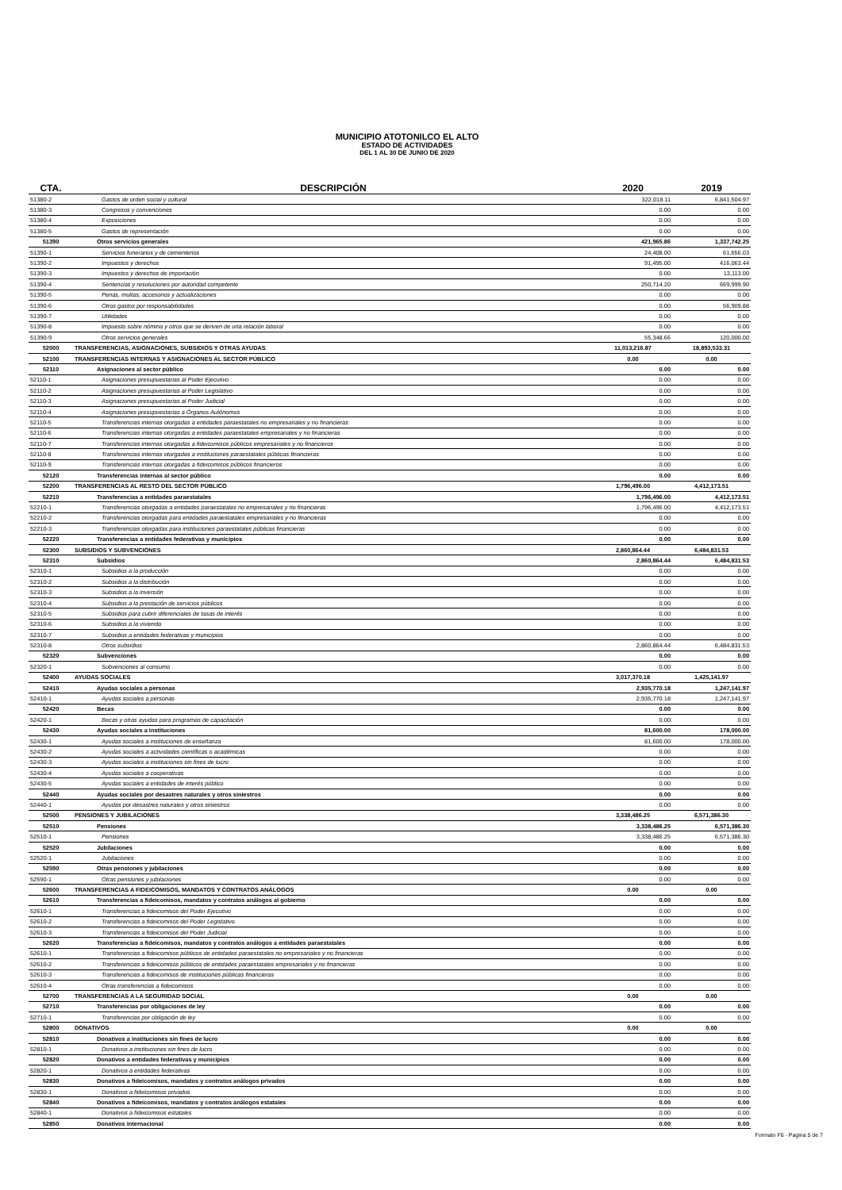MUNICIPIO ATOTONILCO EL ALTO
ESTADO DE ACTIVIDADES
DEL 1 AL 30 DE JUNIO DE 2020
| CTA. | DESCRIPCIÓN | 2020 | 2019 |
| --- | --- | --- | --- |
| 51380-2 | Gastos de orden social y cultural | 322,018.11 | 6,841,504.97 |
| 51380-3 | Congresos y convenciones | 0.00 | 0.00 |
| 51380-4 | Exposiciones | 0.00 | 0.00 |
| 51380-5 | Gastos de representación | 0.00 | 0.00 |
| 51390 | Otros servicios generales | 421,965.86 | 1,337,742.25 |
| 51390-1 | Servicios funerarios y de cementerios | 24,408.00 | 61,656.03 |
| 51390-2 | Impuestos y derechos | 91,495.00 | 416,063.44 |
| 51390-3 | Impuestos y derechos de importación | 0.00 | 13,113.00 |
| 51390-4 | Sentencias y resoluciones por autoridad competente | 250,714.20 | 669,999.90 |
| 51390-5 | Penas, multas, accesorios y actualizaciones | 0.00 | 0.00 |
| 51390-6 | Otros gastos por responsabilidades | 0.00 | 56,909.88 |
| 51390-7 | Utilidades | 0.00 | 0.00 |
| 51390-8 | Impuesto sobre nómina y otros que se deriven de una relación laboral | 0.00 | 0.00 |
| 51390-9 | Otros servicios generales | 55,348.66 | 120,000.00 |
| 52000 | TRANSFERENCIAS, ASIGNACIONES, SUBSIDIOS Y OTRAS AYUDAS | 11,013,216.87 | 18,893,533.31 |
| 52100 | TRANSFERENCIAS INTERNAS Y ASIGNACIONES AL SECTOR PÚBLICO | 0.00 | 0.00 |
| 52110 | Asignaciones al sector público | 0.00 | 0.00 |
| 52110-1 | Asignaciones presupuestarias al Poder Ejecutivo | 0.00 | 0.00 |
| 52110-2 | Asignaciones presupuestarias al Poder Legislativo | 0.00 | 0.00 |
| 52110-3 | Asignaciones presupuestarias al Poder Judicial | 0.00 | 0.00 |
| 52110-4 | Asignaciones presupuestarias a Órganos Autónomos | 0.00 | 0.00 |
| 52110-5 | Transferencias internas otorgadas a entidades paraestatales no empresariales y no financieras | 0.00 | 0.00 |
| 52110-6 | Transferencias internas otorgadas a entidades paraestatales empresariales y no financieras | 0.00 | 0.00 |
| 52110-7 | Transferencias internas otorgadas a fideicomisos públicos empresariales y no financieros | 0.00 | 0.00 |
| 52110-8 | Transferencias internas otorgadas a instituciones paraestatales públicas financieras | 0.00 | 0.00 |
| 52110-9 | Transferencias internas otorgadas a fideicomisos públicos financieros | 0.00 | 0.00 |
| 52120 | Transferencias internas al sector público | 0.00 | 0.00 |
| 52200 | TRANSFERENCIAS AL RESTO DEL SECTOR PÚBLICO | 1,796,496.00 | 4,412,173.51 |
| 52210 | Transferencias a entidades paraestatales | 1,796,496.00 | 4,412,173.51 |
| 52210-1 | Transferencias otorgadas a entidades paraestatales no empresariales y no financieras | 1,796,496.00 | 4,412,173.51 |
| 52210-2 | Transferencias otorgadas para entidades paraestatales empresariales y no financieras | 0.00 | 0.00 |
| 52210-3 | Transferencias otorgadas para instituciones paraestatales públicas financieras | 0.00 | 0.00 |
| 52220 | Transferencias a entidades federativas y municipios | 0.00 | 0.00 |
| 52300 | SUBSIDIOS Y SUBVENCIONES | 2,860,864.44 | 6,484,831.53 |
| 52310 | Subsidios | 2,860,864.44 | 6,484,831.53 |
| 52310-1 | Subsidios a la producción | 0.00 | 0.00 |
| 52310-2 | Subsidios a la distribución | 0.00 | 0.00 |
| 52310-3 | Subsidios a la inversión | 0.00 | 0.00 |
| 52310-4 | Subsidios a la prestación de servicios públicos | 0.00 | 0.00 |
| 52310-5 | Subsidios para cubrir diferenciales de tasas de interés | 0.00 | 0.00 |
| 52310-6 | Subsidios a la vivienda | 0.00 | 0.00 |
| 52310-7 | Subsidios a entidades federativas y municipios | 0.00 | 0.00 |
| 52310-8 | Otros subsidios | 2,860,864.44 | 6,484,831.53 |
| 52320 | Subvenciones | 0.00 | 0.00 |
| 52320-1 | Subvenciones al consumo | 0.00 | 0.00 |
| 52400 | AYUDAS SOCIALES | 3,017,370.18 | 1,425,141.97 |
| 52410 | Ayudas sociales a personas | 2,935,770.18 | 1,247,141.97 |
| 52410-1 | Ayudas sociales a personas | 2,935,770.18 | 1,247,141.97 |
| 52420 | Becas | 0.00 | 0.00 |
| 52420-1 | Becas y otras ayudas para programas de capacitación | 0.00 | 0.00 |
| 52430 | Ayudas sociales a instituciones | 81,600.00 | 178,000.00 |
| 52430-1 | Ayudas sociales a instituciones de enseñanza | 81,600.00 | 178,000.00 |
| 52430-2 | Ayudas sociales a actividades científicas o académicas | 0.00 | 0.00 |
| 52430-3 | Ayudas sociales a instituciones sin fines de lucro | 0.00 | 0.00 |
| 52430-4 | Ayudas sociales a cooperativas | 0.00 | 0.00 |
| 52430-5 | Ayudas sociales a entidades de interés público | 0.00 | 0.00 |
| 52440 | Ayudas sociales por desastres naturales y otros siniestros | 0.00 | 0.00 |
| 52440-1 | Ayudas por desastres naturales y otros siniestros | 0.00 | 0.00 |
| 52500 | PENSIONES Y JUBILACIONES | 3,338,486.25 | 6,571,386.30 |
| 52510 | Pensiones | 3,338,486.25 | 6,571,386.30 |
| 52510-1 | Pensiones | 3,338,486.25 | 6,571,386.30 |
| 52520 | Jubilaciones | 0.00 | 0.00 |
| 52520-1 | Jubilaciones | 0.00 | 0.00 |
| 52590 | Otras pensiones y jubilaciones | 0.00 | 0.00 |
| 52590-1 | Otras pensiones y jubilaciones | 0.00 | 0.00 |
| 52600 | TRANSFERENCIAS A FIDEICOMISOS, MANDATOS Y CONTRATOS ANÁLOGOS | 0.00 | 0.00 |
| 52610 | Transferencias a fideicomisos, mandatos y contratos análogos al gobierno | 0.00 | 0.00 |
| 52610-1 | Transferencias a fideicomisos del Poder Ejecutivo | 0.00 | 0.00 |
| 52610-2 | Transferencias a fideicomisos del Poder Legislativo | 0.00 | 0.00 |
| 52610-3 | Transferencias a fideicomisos del Poder Judicial | 0.00 | 0.00 |
| 52620 | Transferencias a fideicomisos, mandatos y contratos análogos a entidades paraestatales | 0.00 | 0.00 |
| 52610-1 | Transferencias a fideicomisos públicos de entidades paraestatales no empresariales y no financieras | 0.00 | 0.00 |
| 52610-2 | Transferencias a fideicomisos públicos de entidades paraestatales empresariales y no financieras | 0.00 | 0.00 |
| 52610-3 | Transferencias a fideicomisos de instituciones públicas financieras | 0.00 | 0.00 |
| 52610-4 | Otras transferencias a fideicomisos | 0.00 | 0.00 |
| 52700 | TRANSFERENCIAS A LA SEGURIDAD SOCIAL | 0.00 | 0.00 |
| 52710 | Transferencias por obligaciones de ley | 0.00 | 0.00 |
| 52710-1 | Transferencias por obligación de ley | 0.00 | 0.00 |
| 52800 | DONATIVOS | 0.00 | 0.00 |
| 52810 | Donativos a instituciones sin fines de lucro | 0.00 | 0.00 |
| 52810-1 | Donativos a instituciones sin fines de lucro | 0.00 | 0.00 |
| 52820 | Donativos a entidades federativas y municipios | 0.00 | 0.00 |
| 52820-1 | Donativos a entidades federativas | 0.00 | 0.00 |
| 52830 | Donativos a fideicomisos, mandatos y contratos análogos privados | 0.00 | 0.00 |
| 52830-1 | Donativos a fideicomisos privados | 0.00 | 0.00 |
| 52840 | Donativos a fideicomisos, mandatos y contratos análogos estatales | 0.00 | 0.00 |
| 52840-1 | Donativos a fideicomisos estatales | 0.00 | 0.00 |
| 52850 | Donativos internacional | 0.00 | 0.00 |
Formato F6 - Pagina 5 de 7